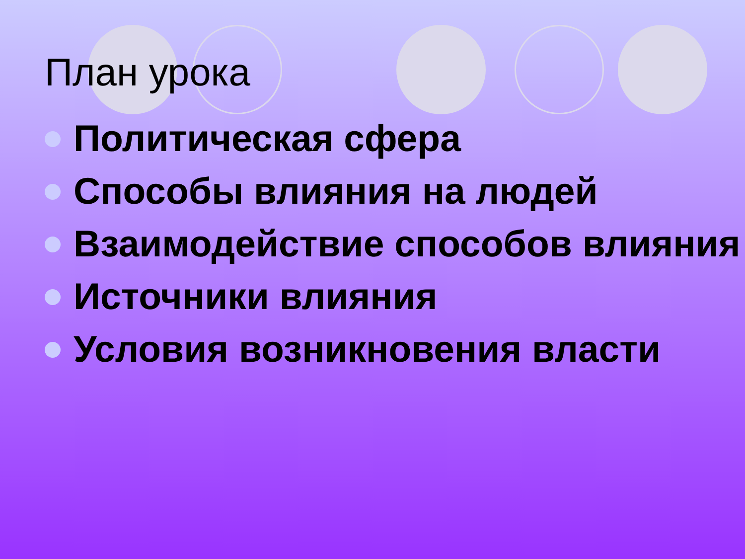План урока
Политическая сфера
Способы влияния на людей
Взаимодействие способов влияния
Источники влияния
Условия возникновения власти